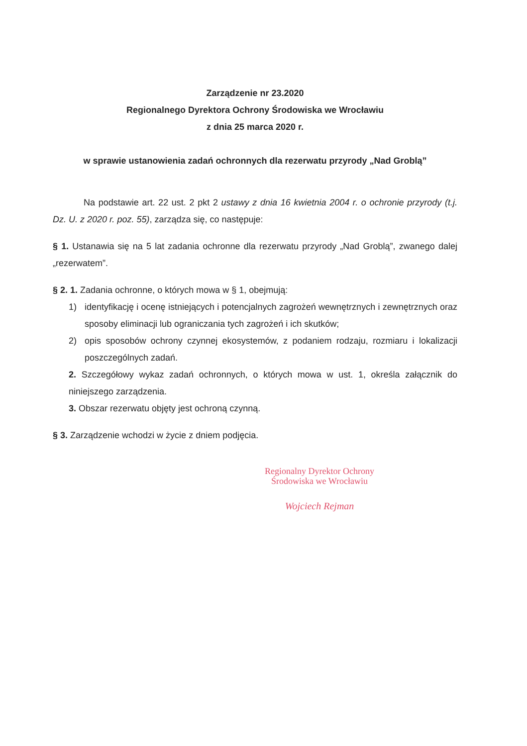Zarządzenie nr 23.2020
Regionalnego Dyrektora Ochrony Środowiska we Wrocławiu
z dnia 25 marca 2020 r.
w sprawie ustanowienia zadań ochronnych dla rezerwatu przyrody „Nad Groblą”
Na podstawie art. 22 ust. 2 pkt 2 ustawy z dnia 16 kwietnia 2004 r. o ochronie przyrody (t.j. Dz. U. z 2020 r. poz. 55), zarządza się, co następuje:
§ 1. Ustanawia się na 5 lat zadania ochronne dla rezerwatu przyrody „Nad Groblą”, zwanego dalej „rezerwatem”.
§ 2. 1. Zadania ochronne, o których mowa w § 1, obejmują:
1) identyfikację i ocenę istniejących i potencjalnych zagrożeń wewnętrznych i zewnętrznych oraz sposoby eliminacji lub ograniczania tych zagrożeń i ich skutków;
2) opis sposobów ochrony czynnej ekosystemów, z podaniem rodzaju, rozmiaru i lokalizacji poszczególnych zadań.
2. Szczegółowy wykaz zadań ochronnych, o których mowa w ust. 1, określa załącznik do niniejszego zarządzenia.
3. Obszar rezerwatu objęty jest ochroną czynną.
§ 3. Zarządzenie wchodzi w życie z dniem podjęcia.
Regionalny Dyrektor Ochrony
Środowiska we Wrocławiu
Wojciech Rejman